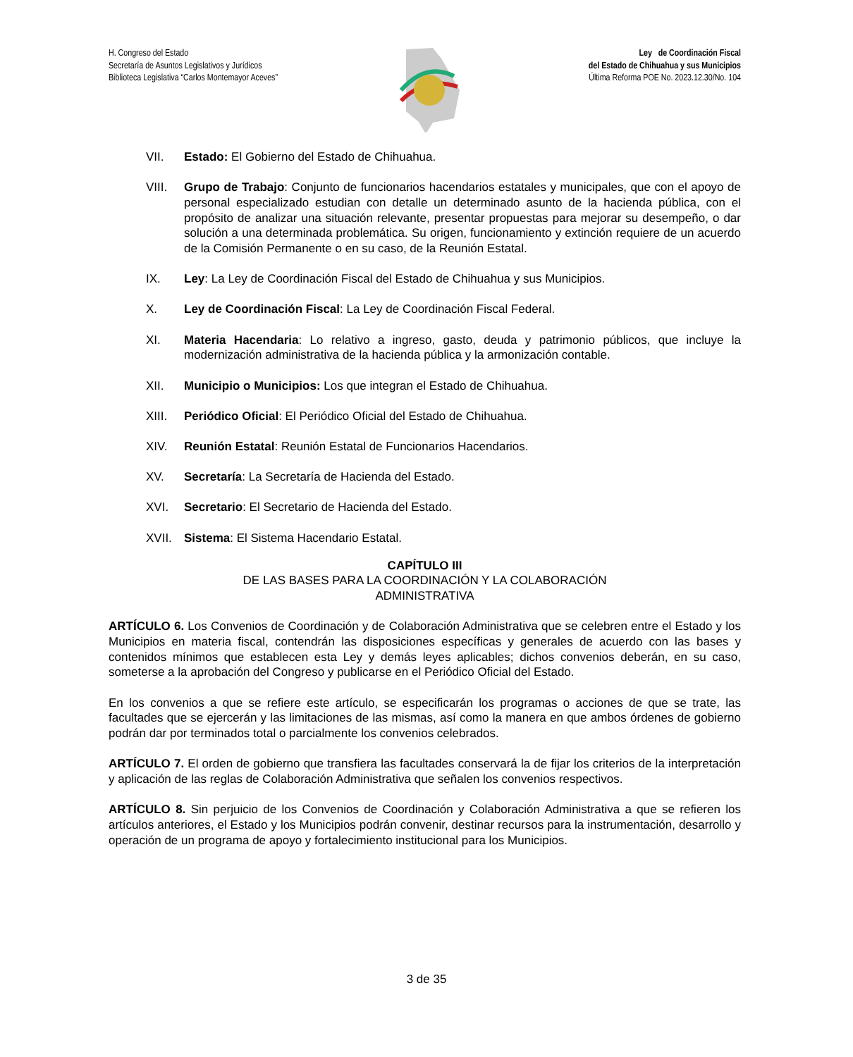H. Congreso del Estado
Secretaría de Asuntos Legislativos y Jurídicos
Biblioteca Legislativa “Carlos Montemayor Aceves”
Ley de Coordinación Fiscal
del Estado de Chihuahua y sus Municipios
Última Reforma POE No. 2023.12.30/No. 104
VII. Estado: El Gobierno del Estado de Chihuahua.
VIII. Grupo de Trabajo: Conjunto de funcionarios hacendarios estatales y municipales, que con el apoyo de personal especializado estudian con detalle un determinado asunto de la hacienda pública, con el propósito de analizar una situación relevante, presentar propuestas para mejorar su desempeño, o dar solución a una determinada problemática. Su origen, funcionamiento y extinción requiere de un acuerdo de la Comisión Permanente o en su caso, de la Reunión Estatal.
IX. Ley: La Ley de Coordinación Fiscal del Estado de Chihuahua y sus Municipios.
X. Ley de Coordinación Fiscal: La Ley de Coordinación Fiscal Federal.
XI. Materia Hacendaria: Lo relativo a ingreso, gasto, deuda y patrimonio públicos, que incluye la modernización administrativa de la hacienda pública y la armonización contable.
XII. Municipio o Municipios: Los que integran el Estado de Chihuahua.
XIII. Periódico Oficial: El Periódico Oficial del Estado de Chihuahua.
XIV. Reunión Estatal: Reunión Estatal de Funcionarios Hacendarios.
XV. Secretaría: La Secretaría de Hacienda del Estado.
XVI. Secretario: El Secretario de Hacienda del Estado.
XVII. Sistema: El Sistema Hacendario Estatal.
CAPÍTULO III
DE LAS BASES PARA LA COORDINACIÓN Y LA COLABORACIÓN
ADMINISTRATIVA
ARTÍCULO 6. Los Convenios de Coordinación y de Colaboración Administrativa que se celebren entre el Estado y los Municipios en materia fiscal, contendrán las disposiciones específicas y generales de acuerdo con las bases y contenidos mínimos que establecen esta Ley y demás leyes aplicables; dichos convenios deberán, en su caso, someterse a la aprobación del Congreso y publicarse en el Periódico Oficial del Estado.
En los convenios a que se refiere este artículo, se especificarán los programas o acciones de que se trate, las facultades que se ejercerán y las limitaciones de las mismas, así como la manera en que ambos órdenes de gobierno podrán dar por terminados total o parcialmente los convenios celebrados.
ARTÍCULO 7. El orden de gobierno que transfiera las facultades conservará la de fijar los criterios de la interpretación y aplicación de las reglas de Colaboración Administrativa que señalen los convenios respectivos.
ARTÍCULO 8. Sin perjuicio de los Convenios de Coordinación y Colaboración Administrativa a que se refieren los artículos anteriores, el Estado y los Municipios podrán convenir, destinar recursos para la instrumentación, desarrollo y operación de un programa de apoyo y fortalecimiento institucional para los Municipios.
3 de 35